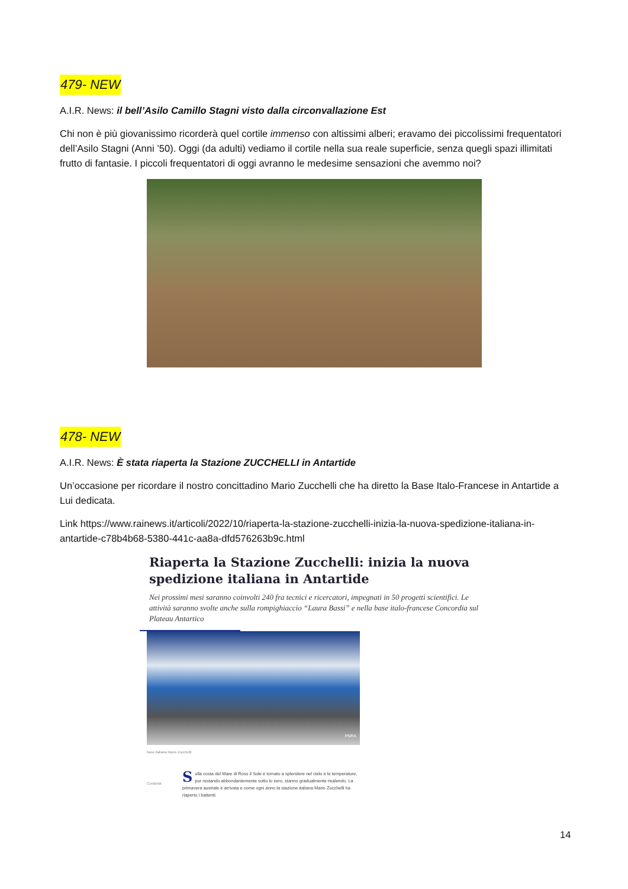479- NEW
A.I.R. News: il bell’Asilo Camillo Stagni visto dalla circonvallazione Est
Chi non è più giovanissimo ricorderà quel cortile immenso con altissimi alberi; eravamo dei piccolissimi frequentatori dell’Asilo Stagni (Anni ’50). Oggi (da adulti) vediamo il cortile nella sua reale superficie, senza quegli spazi illimitati frutto di fantasie. I piccoli frequentatori di oggi avranno le medesime sensazioni che avemmo noi?
478- NEW
A.I.R. News: È stata riaperta la Stazione ZUCCHELLI in Antartide
Un’occasione per ricordare il nostro concittadino Mario Zucchelli che ha diretto la Base Italo-Francese in Antartide a Lui dedicata.
Link https://www.rainews.it/articoli/2022/10/riaperta-la-stazione-zucchelli-inizia-la-nuova-spedizione-italiana-in-antartide-c78b4b68-5380-441c-aa8a-dfd576263b9c.html
Riaperta la Stazione Zucchelli: inizia la nuova spedizione italiana in Antartide
Nei prossimi mesi saranno coinvolti 240 fra tecnici e ricercatori, impegnati in 50 progetti scientifici. Le attività saranno svolte anche sulla rompighiaccio “Laura Bassi” e nella base italo-francese Concordia sul Plateau Antartico
PNRA
base italiana Mario Zucchelli
Condividi
Sulla costa del Mare di Ross il Sole è tornato a splendere nel cielo e le temperature, pur restando abbondantemente sotto lo zero, stanno gradualmente risalendo. La primavera australe è arrivata e come ogni anno la stazione italiana Mario Zucchelli ha riaperto i battenti.
14